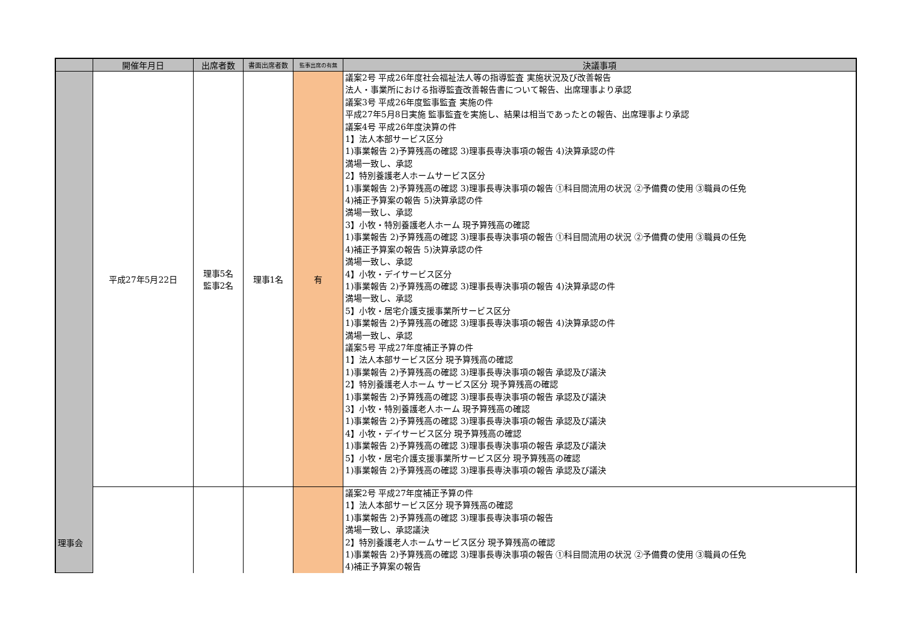| | 開催年月日 | 出席者数 | 書面出席者数 | 監事出席の有無 | 決議事項 |
| --- | --- | --- | --- | --- | --- |
| 理事会 | 平成27年5月22日 | 理事5名 監事2名 | 理事1名 | 有 | 議案2号 平成26年度社会福祉法人等の指導監査 実施状況及び改善報告 法人・事業所における指導監査改善報告書について報告、出席理事より承認 議案3号 平成26年度監事監査 実施の件 平成27年5月8日実施 監事監査を実施し、結果は相当であったとの報告、出席理事より承認 議案4号 平成26年度決算の件 1】法人本部サービス区分 1)事業報告 2)予算残高の確認 3)理事長専決事項の報告 4)決算承認の件 満場一致し、承認 2】特別養護老人ホームサービス区分 1)事業報告 2)予算残高の確認 3)理事長専決事項の報告 ①科目間流用の状況 ②予備費の使用 ③職員の任免 4)補正予算案の報告 5)決算承認の件 満場一致し、承認 3】小牧・特別養護老人ホーム 現予算残高の確認 1)事業報告 2)予算残高の確認 3)理事長専決事項の報告 ①科目間流用の状況 ②予備費の使用 ③職員の任免 4)補正予算案の報告 5)決算承認の件 満場一致し、承認 4】小牧・デイサービス区分 1)事業報告 2)予算残高の確認 3)理事長専決事項の報告 4)決算承認の件 満場一致し、承認 5】小牧・居宅介護支援事業所サービス区分 1)事業報告 2)予算残高の確認 3)理事長専決事項の報告 4)決算承認の件 満場一致し、承認 議案5号 平成27年度補正予算の件 1】法人本部サービス区分 現予算残高の確認 1)事業報告 2)予算残高の確認 3)理事長専決事項の報告 承認及び議決 2】特別養護老人ホーム サービス区分 現予算残高の確認 1)事業報告 2)予算残高の確認 3)理事長専決事項の報告 承認及び議決 3】小牧・特別養護老人ホーム 現予算残高の確認 1)事業報告 2)予算残高の確認 3)理事長専決事項の報告 承認及び議決 4】小牧・デイサービス区分 現予算残高の確認 1)事業報告 2)予算残高の確認 3)理事長専決事項の報告 承認及び議決 5】小牧・居宅介護支援事業所サービス区分 現予算残高の確認 1)事業報告 2)予算残高の確認 3)理事長専決事項の報告 承認及び議決 |
| | | | | | 議案2号 平成27年度補正予算の件 1】法人本部サービス区分 現予算残高の確認 1)事業報告 2)予算残高の確認 3)理事長専決事項の報告 満場一致し、承認議決 2】特別養護老人ホームサービス区分 現予算残高の確認 1)事業報告 2)予算残高の確認 3)理事長専決事項の報告 ①科目間流用の状況 ②予備費の使用 ③職員の任免 4)補正予算案の報告 |